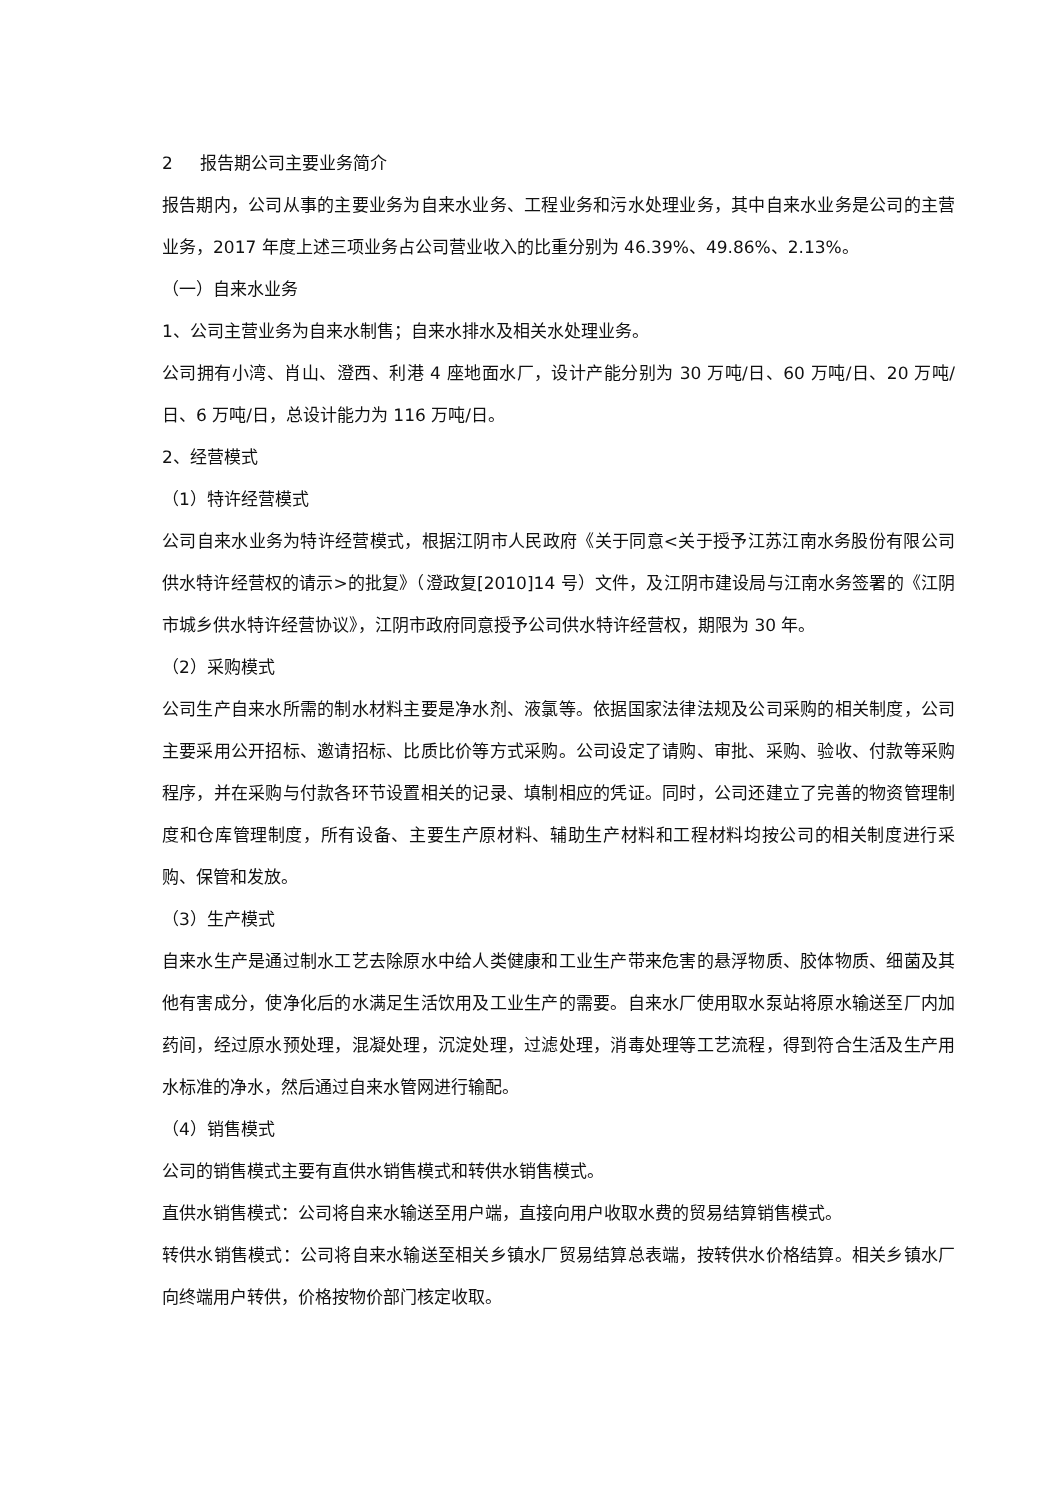2 报告期公司主要业务简介
报告期内，公司从事的主要业务为自来水业务、工程业务和污水处理业务，其中自来水业务是公司的主营业务，2017 年度上述三项业务占公司营业收入的比重分别为 46.39%、49.86%、2.13%。
（一）自来水业务
1、公司主营业务为自来水制售；自来水排水及相关水处理业务。
公司拥有小湾、肖山、澄西、利港 4 座地面水厂，设计产能分别为 30 万吨/日、60 万吨/日、20 万吨/日、6 万吨/日，总设计能力为 116 万吨/日。
2、经营模式
（1）特许经营模式
公司自来水业务为特许经营模式，根据江阴市人民政府《关于同意<关于授予江苏江南水务股份有限公司供水特许经营权的请示>的批复》（澄政复[2010]14 号）文件，及江阴市建设局与江南水务签署的《江阴市城乡供水特许经营协议》，江阴市政府同意授予公司供水特许经营权，期限为 30 年。
（2）采购模式
公司生产自来水所需的制水材料主要是净水剂、液氯等。依据国家法律法规及公司采购的相关制度，公司主要采用公开招标、邀请招标、比质比价等方式采购。公司设定了请购、审批、采购、验收、付款等采购程序，并在采购与付款各环节设置相关的记录、填制相应的凭证。同时，公司还建立了完善的物资管理制度和仓库管理制度，所有设备、主要生产原材料、辅助生产材料和工程材料均按公司的相关制度进行采购、保管和发放。
（3）生产模式
自来水生产是通过制水工艺去除原水中给人类健康和工业生产带来危害的悬浮物质、胶体物质、细菌及其他有害成分，使净化后的水满足生活饮用及工业生产的需要。自来水厂使用取水泵站将原水输送至厂内加药间，经过原水预处理，混凝处理，沉淀处理，过滤处理，消毒处理等工艺流程，得到符合生活及生产用水标准的净水，然后通过自来水管网进行输配。
（4）销售模式
公司的销售模式主要有直供水销售模式和转供水销售模式。
直供水销售模式：公司将自来水输送至用户端，直接向用户收取水费的贸易结算销售模式。
转供水销售模式：公司将自来水输送至相关乡镇水厂贸易结算总表端，按转供水价格结算。相关乡镇水厂向终端用户转供，价格按物价部门核定收取。